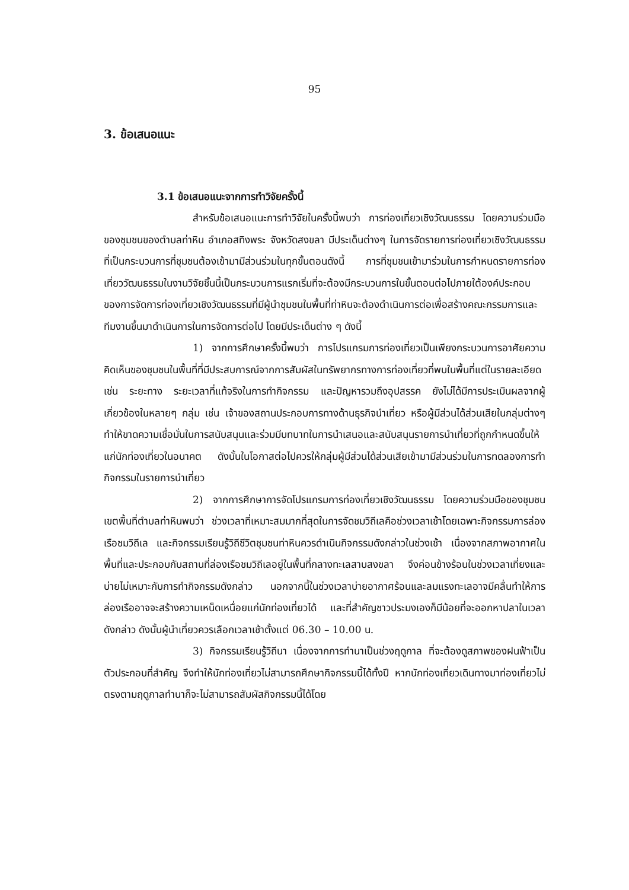95
3. ข้อเสนอแนะ
3.1 ข้อเสนอแนะจากการทำวิจัยครั้งนี้
สำหรับข้อเสนอแนะการทำวิจัยในครั้งนี้พบว่า การท่องเที่ยวเชิงวัฒนธรรม โดยความร่วมมือของชุมชนของตำบลท่าหิน อำเภอสทิงพระ จังหวัดสงขลา มีประเด็นต่างๆ ในการจัดรายการท่องเที่ยวเชิงวัฒนธรรมที่เป็นกระบวนการที่ชุมชนต้องเข้ามามีส่วนร่วมในทุกขั้นตอนดังนี้ การที่ชุมชนเข้ามาร่วมในการกำหนดรายการท่องเที่ยววัฒนธรรมในงานวิจัยชิ้นนี้เป็นกระบวนการแรกเริ่มที่จะต้องมีกระบวนการในขั้นตอนต่อไปภายใต้องค์ประกอบของการจัดการท่องเที่ยวเชิงวัฒนธรรมที่มีผู้นำชุมชนในพื้นที่ท่าหินจะต้องดำเนินการต่อเพื่อสร้างคณะกรรมการและทีมงานขึ้นมาดำเนินการในการจัดการต่อไป โดยมีประเด็นต่าง ๆ ดังนี้
1) จากการศึกษาครั้งนี้พบว่า การโปรแกรมการท่องเที่ยวเป็นเพียงกระบวนการอาศัยความคิดเห็นของชุมชนในพื้นที่ที่มีประสบการณ์จากการสัมผัสในทรัพยากรทางการท่องเที่ยวที่พบในพื้นที่แต่ในรายละเอียด เช่น ระยะทาง ระยะเวลาที่แท้จริงในการทำกิจกรรม และปัญหารวมถึงอุปสรรค ยังไม่ได้มีการประเมินผลจากผู้เกี่ยวข้องในหลายๆ กลุ่ม เช่น เจ้าของสถานประกอบการทางด้านธุรกิจนำเที่ยว หรือผู้มีส่วนได้ส่วนเสียในกลุ่มต่างๆ ทำให้ขาดความเชื่อมั่นในการสนับสนุนและร่วมมีบทบาทในการนำเสนอและสนับสนุนรายการนำเที่ยวที่ถูกกำหนดขึ้นให้แก่นักท่องเที่ยวในอนาคต ดังนั้นในโอกาสต่อไปควรให้กลุ่มผู้มีส่วนได้ส่วนเสียเข้ามามีส่วนร่วมในการทดลองการทำกิจกรรมในรายการนำเที่ยว
2) จากการศึกษาการจัดโปรแกรมการท่องเที่ยวเชิงวัฒนธรรม โดยความร่วมมือของชุมชนเขตพื้นที่ตำบลท่าหินพบว่า ช่วงเวลาที่เหมาะสมมากที่สุดในการจัดชมวิถีเลคือช่วงเวลาเช้าโดยเฉพาะกิจกรรมการล่องเรือชมวิถีเล และกิจกรรมเรียนรู้วิถีชีวิตชุมชนท่าหินควรดำเนินกิจกรรมดังกล่าวในช่วงเช้า เนื่องจากสภาพอากาศในพื้นที่และประกอบกับสถานที่ล่องเรือชมวิถีเลอยู่ในพื้นที่กลางทะเลสาบสงขลา จึงค่อนข้างร้อนในช่วงเวลาเที่ยงและบ่ายไม่เหมาะกับการทำกิจกรรมดังกล่าว นอกจากนี้ในช่วงเวลาบ่ายอากาศร้อนและลมแรงทะเลอาจมีคลื่นทำให้การล่องเรืออาจจะสร้างความเหน็ดเหนื่อยแก่นักท่องเที่ยวได้ และที่สำคัญชาวประมงเองก็มีน้อยที่จะออกหาปลาในเวลาดังกล่าว ดังนั้นผู้นำเที่ยวควรเลือกเวลาเช้าตั้งแต่ 06.30 – 10.00 น.
3) กิจกรรมเรียนรู้วิถีนา เนื่องจากการทำนาเป็นช่วงฤดูกาล ที่จะต้องดูสภาพของฝนฟ้าเป็นตัวประกอบที่สำคัญ จึงทำให้นักท่องเที่ยวไม่สามารถศึกษากิจกรรมนี้ได้ทั้งปี หากนักท่องเที่ยวเดินทางมาท่องเที่ยวไม่ตรงตามฤดูกาลทำนาก็จะไม่สามารถสัมผัสกิจกรรมนี้ได้โดย